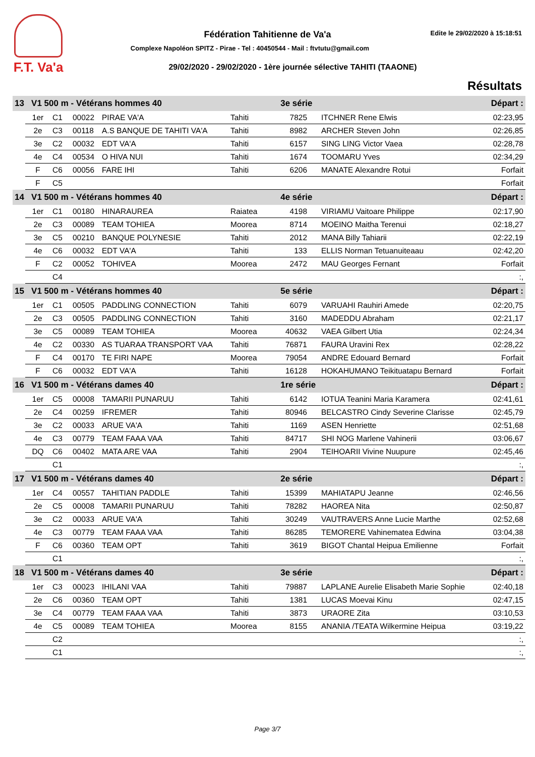F.T. Va'a
Fédération Tahitienne de Va'a Edite le 29/02/2020 à 15:18:51
Complexe Napoléon SPITZ - Pirae - Tel : 40450544 - Mail : ftvtutu@gmail.com
29/02/2020 - 29/02/2020 - 1ère journée sélective TAHITI (TAAONE)
Résultats
| 13 V1 500 m - Vétérans hommes 40 | | | | | 3e série | | | | Départ : |
| | 1er | C1 | 00022 | PIRAE VA'A | Tahiti | 7825 | | ITCHNER Rene Elwis | 02:23,95 |
| | 2e | C3 | 00118 | A.S BANQUE DE TAHITI VA'A | Tahiti | 8982 | | ARCHER Steven John | 02:26,85 |
| | 3e | C2 | 00032 | EDT VA'A | Tahiti | 6157 | | SING LING Victor Vaea | 02:28,78 |
| | 4e | C4 | 00534 | O HIVA NUI | Tahiti | 1674 | | TOOMARU Yves | 02:34,29 |
| | F | C6 | 00056 | FARE IHI | Tahiti | 6206 | | MANATE Alexandre Rotui | Forfait |
| | F | C5 | | | | | | | Forfait |
| 14 V1 500 m - Vétérans hommes 40 | | | | | 4e série | | | | Départ : |
| | 1er | C1 | 00180 | HINARAUREA | Raiatea | 4198 | | VIRIAMU Vaitoare Philippe | 02:17,90 |
| | 2e | C3 | 00089 | TEAM TOHIEA | Moorea | 8714 | | MOEINO Maitha Terenui | 02:18,27 |
| | 3e | C5 | 00210 | BANQUE POLYNESIE | Tahiti | 2012 | | MANA Billy Tahiarii | 02:22,19 |
| | 4e | C6 | 00032 | EDT VA'A | Tahiti | 133 | | ELLIS Norman Tetuanuiteaau | 02:42,20 |
| | F | C2 | 00052 | TOHIVEA | Moorea | 2472 | | MAU Georges Fernant | Forfait |
| | | C4 | | | | | | | :, |
| 15 V1 500 m - Vétérans hommes 40 | | | | | 5e série | | | | Départ : |
| | 1er | C1 | 00505 | PADDLING CONNECTION | Tahiti | 6079 | | VARUAHI Rauhiri Amede | 02:20,75 |
| | 2e | C3 | 00505 | PADDLING CONNECTION | Tahiti | 3160 | | MADEDDU Abraham | 02:21,17 |
| | 3e | C5 | 00089 | TEAM TOHIEA | Moorea | 40632 | | VAEA Gilbert Utia | 02:24,34 |
| | 4e | C2 | 00330 | AS TUARAA TRANSPORT VAA | Tahiti | 76871 | | FAURA Uravini Rex | 02:28,22 |
| | F | C4 | 00170 | TE FIRI NAPE | Moorea | 79054 | | ANDRE Edouard Bernard | Forfait |
| | F | C6 | 00032 | EDT VA'A | Tahiti | 16128 | | HOKAHUMANO Teikituatapu Bernard | Forfait |
| 16 V1 500 m - Vétérans dames 40 | | | | | 1re série | | | | Départ : |
| | 1er | C5 | 00008 | TAMARII PUNARUU | Tahiti | 6142 | | IOTUA Teanini Maria Karamera | 02:41,61 |
| | 2e | C4 | 00259 | IFREMER | Tahiti | 80946 | | BELCASTRO Cindy Severine Clarisse | 02:45,79 |
| | 3e | C2 | 00033 | ARUE VA'A | Tahiti | 1169 | | ASEN Henriette | 02:51,68 |
| | 4e | C3 | 00779 | TEAM FAAA VAA | Tahiti | 84717 | | SHI NOG Marlene Vahinerii | 03:06,67 |
| | DQ | C6 | 00402 | MATA ARE VAA | Tahiti | 2904 | | TEIHOARII Vivine Nuupure | 02:45,46 |
| | | C1 | | | | | | | :, |
| 17 V1 500 m - Vétérans dames 40 | | | | | 2e série | | | | Départ : |
| | 1er | C4 | 00557 | TAHITIAN PADDLE | Tahiti | 15399 | | MAHIATAPU Jeanne | 02:46,56 |
| | 2e | C5 | 00008 | TAMARII PUNARUU | Tahiti | 78282 | | HAOREA Nita | 02:50,87 |
| | 3e | C2 | 00033 | ARUE VA'A | Tahiti | 30249 | | VAUTRAVERS Anne Lucie Marthe | 02:52,68 |
| | 4e | C3 | 00779 | TEAM FAAA VAA | Tahiti | 86285 | | TEMORERE Vahinematea Edwina | 03:04,38 |
| | F | C6 | 00360 | TEAM OPT | Tahiti | 3619 | | BIGOT Chantal Heipua Emilienne | Forfait |
| | | C1 | | | | | | | :, |
| 18 V1 500 m - Vétérans dames 40 | | | | | 3e série | | | | Départ : |
| | 1er | C3 | 00023 | IHILANI VAA | Tahiti | 79887 | | LAPLANE Aurelie Elisabeth Marie Sophie | 02:40,18 |
| | 2e | C6 | 00360 | TEAM OPT | Tahiti | 1381 | | LUCAS Moevai Kinu | 02:47,15 |
| | 3e | C4 | 00779 | TEAM FAAA VAA | Tahiti | 3873 | | URAORE Zita | 03:10,53 |
| | 4e | C5 | 00089 | TEAM TOHIEA | Moorea | 8155 | | ANANIA /TEATA Wilkermine Heipua | 03:19,22 |
| | | C2 | | | | | | | :, |
| | | C1 | | | | | | | :, |
Page 3/7